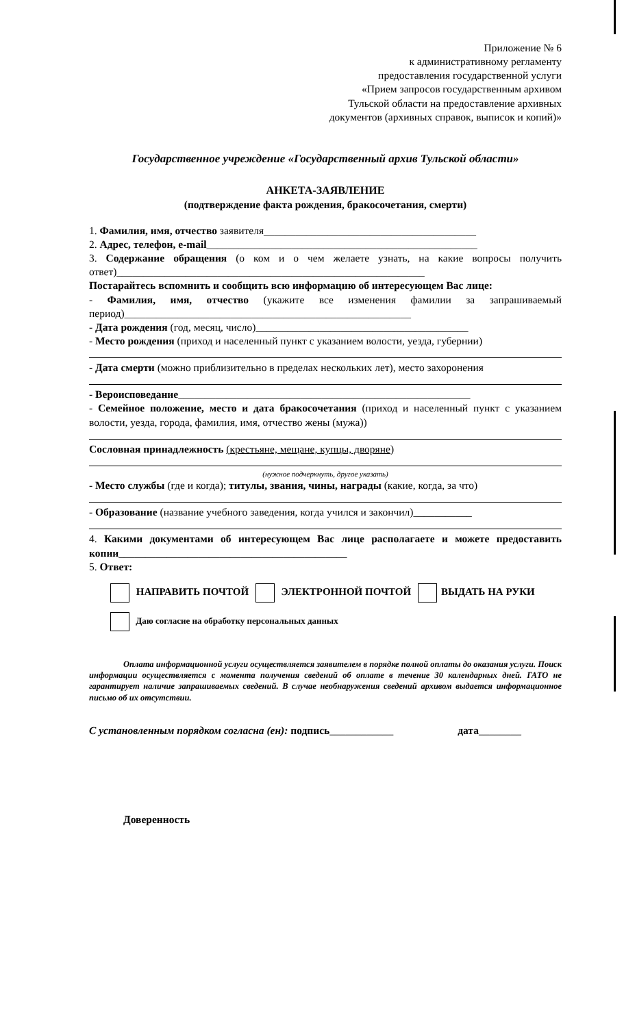Приложение № 6
к административному регламенту
предоставления государственной услуги
«Прием запросов государственным архивом
Тульской области на предоставление архивных
документов (архивных справок, выписок и копий)»
Государственное учреждение «Государственный архив Тульской области»
АНКЕТА-ЗАЯВЛЕНИЕ
(подтверждение факта рождения, бракосочетания, смерти)
1. Фамилия, имя, отчество заявителя________________________________________
2. Адрес, телефон, e-mail___________________________________________________
3. Содержание обращения (о ком и о чем желаете узнать, на какие вопросы получить ответ)__________________________________________________________
Постарайтесь вспомнить и сообщить всю информацию об интересующем Вас лице:
- Фамилия, имя, отчество (укажите все изменения фамилии за запрашиваемый период)______________________________________________________
- Дата рождения (год, месяц, число)________________________________________
- Место рождения (приход и населенный пункт с указанием волости, уезда, губернии)
- Дата смерти (можно приблизительно в пределах нескольких лет), место захоронения
- Вероисповедание_______________________________________________________
- Семейное положение, место и дата бракосочетания (приход и населенный пункт с указанием волости, уезда, города, фамилия, имя, отчество жены (мужа))
Сословная принадлежность (крестьяне, мещане, купцы, дворяне)
(нужное подчеркнуть, другое указать)
- Место службы (где и когда); титулы, звания, чины, награды (какие, когда, за что)
- Образование (название учебного заведения, когда учился и закончил)___________
4. Какими документами об интересующем Вас лице располагаете и можете предоставить копии___________________________________________
5. Ответ:
НАПРАВИТЬ ПОЧТОЙ ЭЛЕКТРОННОЙ ПОЧТОЙ ВЫДАТЬ НА РУКИ
Даю согласие на обработку персональных данных
Оплата информационной услуги осуществляется заявителем в порядке полной оплаты до оказания услуги. Поиск информации осуществляется с момента получения сведений об оплате в течение 30 календарных дней. ГАТО не гарантирует наличие запрашиваемых сведений. В случае необнаружения сведений архивом выдается информационное письмо об их отсутствии.
С установленным порядком согласна (ен): подпись____________ дата________
Доверенность